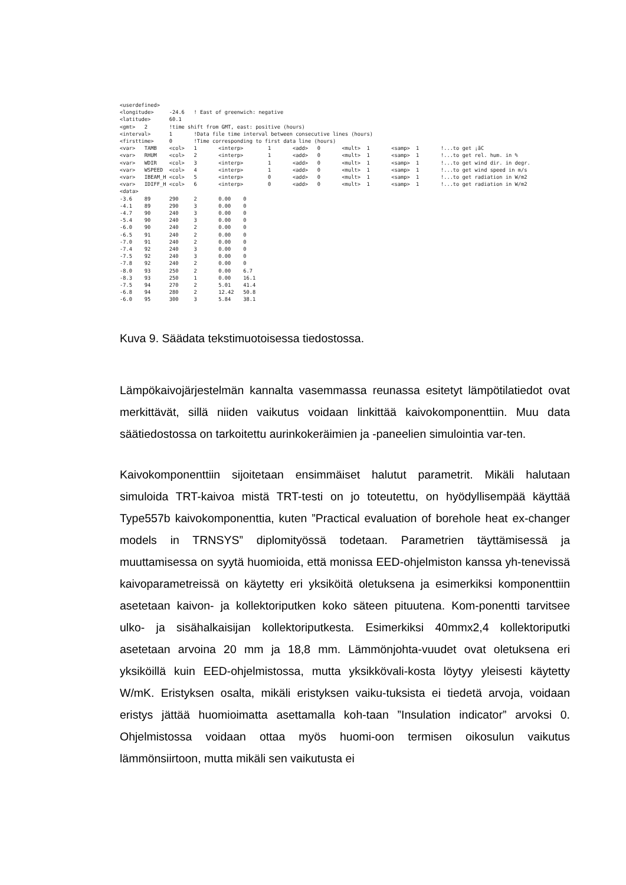<userdefined>
<longitude>     -24.6   ! East of greenwich: negative
<latitude>      60.1
<gmt>   2       !time shift from GMT, east: positive (hours)
<interval>      1       !Data file time interval between consecutive lines (hours)
<firsttime>     0       !Time corresponding to first data line (hours)
<var>   TAMB    <col>   1       <interp>        1       <add>   0       <mult>  1       <samp>  1       !...to get ¡ãC
<var>   RHUM    <col>   2       <interp>        1       <add>   0       <mult>  1       <samp>  1       !...to get rel. hum. in %
<var>   WDIR    <col>   3       <interp>        1       <add>   0       <mult>  1       <samp>  1       !...to get wind dir. in degr.
<var>   WSPEED  <col>   4       <interp>        1       <add>   0       <mult>  1       <samp>  1       !...to get wind speed in m/s
<var>   IBEAM_H <col>   5       <interp>        0       <add>   0       <mult>  1       <samp>  1       !...to get radiation in W/m2
<var>   IDIFF_H <col>   6       <interp>        0       <add>   0       <mult>  1       <samp>  1       !...to get radiation in W/m2
<data>
-3.6    89      290     2       0.00    0
-4.1    89      290     3       0.00    0
-4.7    90      240     3       0.00    0
-5.4    90      240     3       0.00    0
-6.0    90      240     2       0.00    0
-6.5    91      240     2       0.00    0
-7.0    91      240     2       0.00    0
-7.4    92      240     3       0.00    0
-7.5    92      240     3       0.00    0
-7.8    92      240     2       0.00    0
-8.0    93      250     2       0.00    6.7
-8.3    93      250     1       0.00    16.1
-7.5    94      270     2       5.01    41.4
-6.8    94      280     2       12.42   50.8
-6.0    95      300     3       5.84    38.1
Kuva 9. Säädata tekstimuotoisessa tiedostossa.
Lämpökaivojärjestelmän kannalta vasemmassa reunassa esitetyt lämpötilatiedot ovat merkittävät, sillä niiden vaikutus voidaan linkittää kaivokomponenttiin. Muu data säätiedostossa on tarkoitettu aurinkokeräimien ja -paneelien simulointia var-ten.
Kaivokomponenttiin sijoitetaan ensimmäiset halutut parametrit. Mikäli halutaan simuloida TRT-kaivoa mistä TRT-testi on jo toteutettu, on hyödyllisempää käyttää Type557b kaivokomponenttia, kuten ”Practical evaluation of borehole heat ex-changer models in TRNSYS” diplomityössä todetaan. Parametrien täyttämisessä ja muuttamisessa on syytä huomioida, että monissa EED-ohjelmiston kanssa yh-tenevissä kaivoparametreissä on käytetty eri yksiköitä oletuksena ja esimerkiksi komponenttiin asetetaan kaivon- ja kollektoriputken koko säteen pituutena. Kom-ponentti tarvitsee ulko- ja sisähalkaisijan kollektoriputkesta. Esimerkiksi 40mmx2,4 kollektoriputki asetetaan arvoina 20 mm ja 18,8 mm. Lämmönjohta-vuudet ovat oletuksena eri yksiköillä kuin EED-ohjelmistossa, mutta yksikkövali-kosta löytyy yleisesti käytetty W/mK. Eristyksen osalta, mikäli eristyksen vaiku-tuksista ei tiedetä arvoja, voidaan eristys jättää huomioimatta asettamalla koh-taan ”Insulation indicator” arvoksi 0. Ohjelmistossa voidaan ottaa myös huomi-oon termisen oikosulun vaikutus lämmönsiirtoon, mutta mikäli sen vaikutusta ei